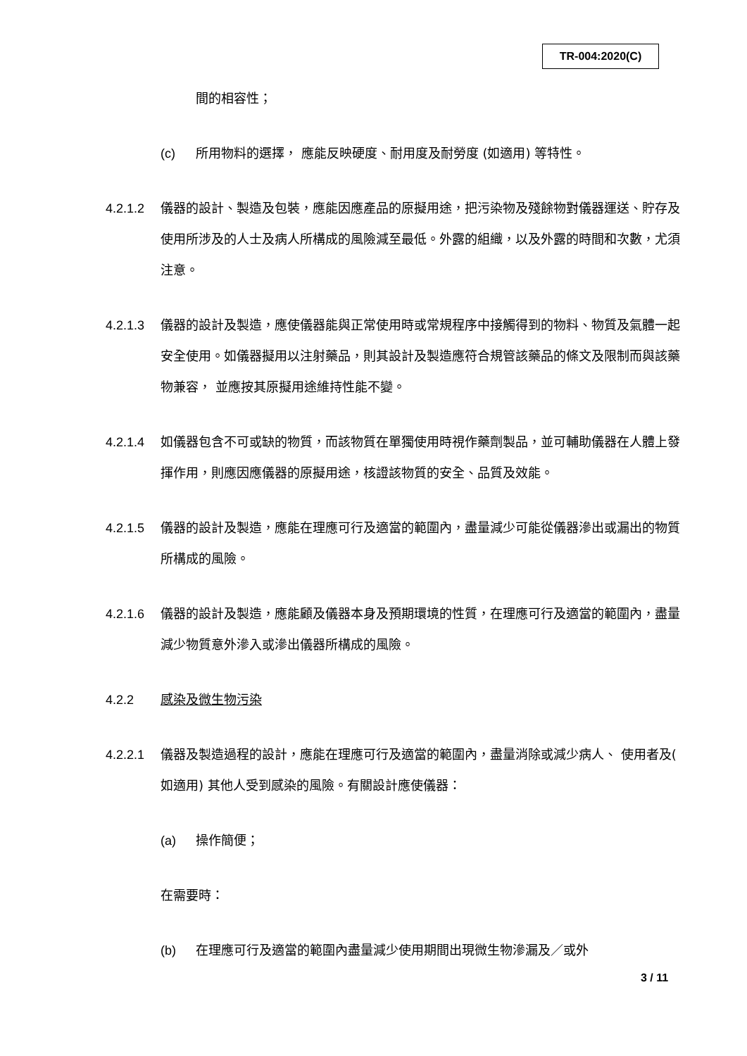TR-004:2020(C)
間的相容性；
(c) 所用物料的選擇， 應能反映硬度、耐用度及耐勞度 (如適用) 等特性。
4.2.1.2 儀器的設計、製造及包裝，應能因應產品的原擬用途，把污染物及殘餘物對儀器運送、貯存及使用所涉及的人士及病人所構成的風險減至最低。外露的組織，以及外露的時間和次數，尤須注意。
4.2.1.3 儀器的設計及製造，應使儀器能與正常使用時或常規程序中接觸得到的物料、物質及氣體一起安全使用。如儀器擬用以注射藥品，則其設計及製造應符合規管該藥品的條文及限制而與該藥物兼容， 並應按其原擬用途維持性能不變。
4.2.1.4 如儀器包含不可或缺的物質，而該物質在單獨使用時視作藥劑製品，並可輔助儀器在人體上發揮作用，則應因應儀器的原擬用途，核證該物質的安全、品質及效能。
4.2.1.5 儀器的設計及製造，應能在理應可行及適當的範圍內，盡量減少可能從儀器滲出或漏出的物質所構成的風險。
4.2.1.6 儀器的設計及製造，應能顧及儀器本身及預期環境的性質，在理應可行及適當的範圍內，盡量減少物質意外滲入或滲出儀器所構成的風險。
4.2.2 感染及微生物污染
4.2.2.1 儀器及製造過程的設計，應能在理應可行及適當的範圍內，盡量消除或減少病人、 使用者及( 如適用) 其他人受到感染的風險。有關設計應使儀器：
(a) 操作簡便；
在需要時：
(b) 在理應可行及適當的範圍內盡量減少使用期間出現微生物滲漏及／或外
3 / 11